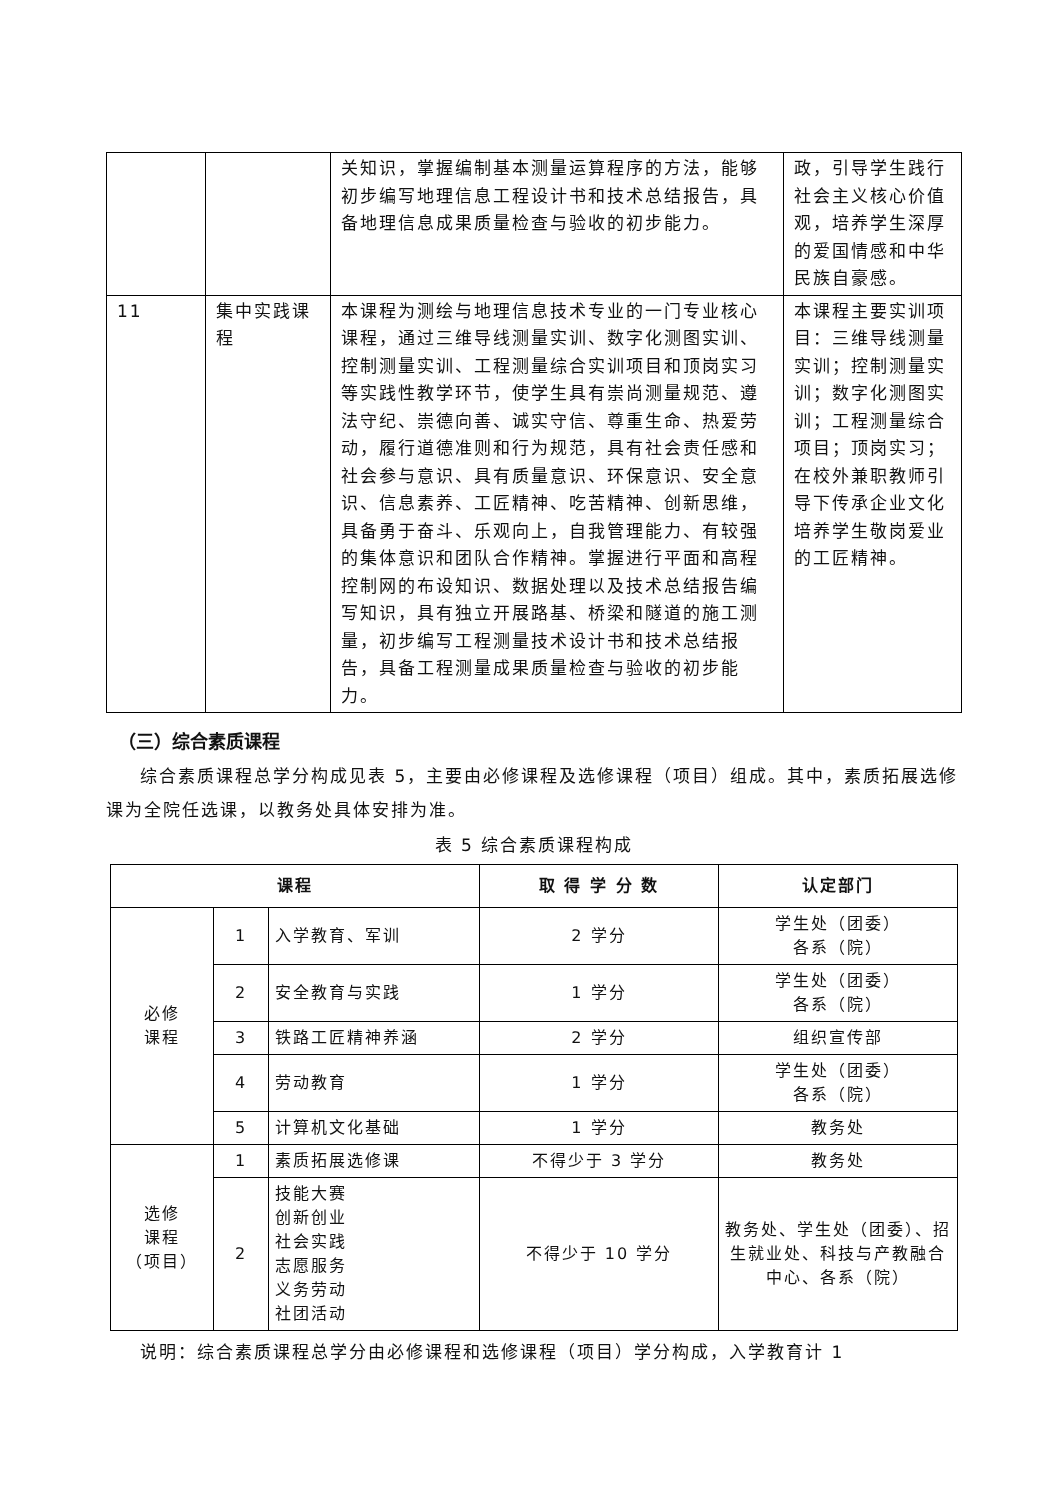| | | 关知识，掌握编制基本测量运算程序的方法，能够初步编写地理信息工程设计书和技术总结报告，具备地理信息成果质量检查与验收的初步能力。 | 政，引导学生践行社会主义核心价值观，培养学生深厚的爱国情感和中华民族自豪感。 |
| 11 | 集中实践课程 | 本课程为测绘与地理信息技术专业的一门专业核心课程，通过三维导线测量实训、数字化测图实训、控制测量实训、工程测量综合实训项目和顶岗实习等实践性教学环节，使学生具有崇尚测量规范、遵法守纪、崇德向善、诚实守信、尊重生命、热爱劳动，履行道德准则和行为规范，具有社会责任感和社会参与意识、具有质量意识、环保意识、安全意识、信息素养、工匠精神、吃苦精神、创新思维，具备勇于奋斗、乐观向上，自我管理能力、有较强的集体意识和团队合作精神。掌握进行平面和高程控制网的布设知识、数据处理以及技术总结报告编写知识，具有独立开展路基、桥梁和隧道的施工测量，初步编写工程测量技术设计书和技术总结报告，具备工程测量成果质量检查与验收的初步能力。 | 本课程主要实训项目：三维导线测量实训；控制测量实训；数字化测图实训；工程测量综合项目；顶岗实习；在校外兼职教师引导下传承企业文化培养学生敬岗爱业的工匠精神。 |
（三）综合素质课程
综合素质课程总学分构成见表 5，主要由必修课程及选修课程（项目）组成。其中，素质拓展选修课为全院任选课，以教务处具体安排为准。
表 5 综合素质课程构成
| 课程 | | | 取 得 学 分 数 | 认定部门 |
| --- | --- | --- | --- | --- |
| 必修 课程 | 1 | 入学教育、军训 | 2 学分 | 学生处（团委） 各系（院） |
| | 2 | 安全教育与实践 | 1 学分 | 学生处（团委） 各系（院） |
| | 3 | 铁路工匠精神养涵 | 2 学分 | 组织宣传部 |
| | 4 | 劳动教育 | 1 学分 | 学生处（团委） 各系（院） |
| | 5 | 计算机文化基础 | 1 学分 | 教务处 |
| 选修 课程 （项目） | 1 | 素质拓展选修课 | 不得少于 3 学分 | 教务处 |
| | 2 | 技能大赛 创新创业 社会实践 志愿服务 义务劳动 社团活动 | 不得少于 10 学分 | 教务处、学生处（团委）、招生就业处、科技与产教融合中心、各系（院） |
说明：综合素质课程总学分由必修课程和选修课程（项目）学分构成，入学教育计 1